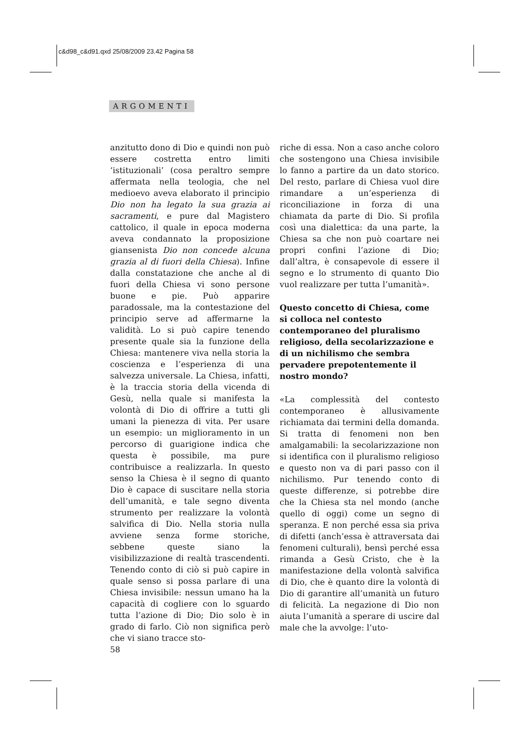c&d98_c&d91.qxd 25/08/2009 23.42 Pagina 58
ARGOMENTI
anzitutto dono di Dio e quindi non può essere costretta entro limiti ‘istituzionali’ (cosa peraltro sempre affermata nella teologia, che nel medioevo aveva elaborato il principio Dio non ha legato la sua grazia ai sacramenti, e pure dal Magistero cattolico, il quale in epoca moderna aveva condannato la proposizione giansenista Dio non concede alcuna grazia al di fuori della Chiesa). Infine dalla constatazione che anche al di fuori della Chiesa vi sono persone buone e pie. Può apparire paradossale, ma la contestazione del principio serve ad affermarne la validità. Lo si può capire tenendo presente quale sia la funzione della Chiesa: mantenere viva nella storia la coscienza e l’esperienza di una salvezza universale. La Chiesa, infatti, è la traccia storia della vicenda di Gesù, nella quale si manifesta la volontà di Dio di offrire a tutti gli umani la pienezza di vita. Per usare un esempio: un miglioramento in un percorso di guarigione indica che questa è possibile, ma pure contribuisce a realizzarla. In questo senso la Chiesa è il segno di quanto Dio è capace di suscitare nella storia dell’umanità, e tale segno diventa strumento per realizzare la volontà salvifica di Dio. Nella storia nulla avviene senza forme storiche, sebbene queste siano la visibilizzazione di realtà trascendenti. Tenendo conto di ciò si può capire in quale senso si possa parlare di una Chiesa invisibile: nessun umano ha la capacità di cogliere con lo sguardo tutta l’azione di Dio; Dio solo è in grado di farlo. Ciò non significa però che vi siano tracce sto-
riche di essa. Non a caso anche coloro che sostengono una Chiesa invisibile lo fanno a partire da un dato storico. Del resto, parlare di Chiesa vuol dire rimandare a un’esperienza di riconciliazione in forza di una chiamata da parte di Dio. Si profila così una dialettica: da una parte, la Chiesa sa che non può coartare nei propri confini l’azione di Dio; dall’altra, è consapevole di essere il segno e lo strumento di quanto Dio vuol realizzare per tutta l’umanità».
Questo concetto di Chiesa, come si colloca nel contesto contemporaneo del pluralismo religioso, della secolarizzazione e di un nichilismo che sembra pervadere prepotentemente il nostro mondo?
«La complessità del contesto contemporaneo è allusivamente richiamata dai termini della domanda. Si tratta di fenomeni non ben amalgamabili: la secolarizzazione non si identifica con il pluralismo religioso e questo non va di pari passo con il nichilismo. Pur tenendo conto di queste differenze, si potrebbe dire che la Chiesa sta nel mondo (anche quello di oggi) come un segno di speranza. E non perché essa sia priva di difetti (anch’essa è attraversata dai fenomeni culturali), bensì perché essa rimanda a Gesù Cristo, che è la manifestazione della volontà salvifica di Dio, che è quanto dire la volontà di Dio di garantire all’umanità un futuro di felicità. La negazione di Dio non aiuta l’umanità a sperare di uscire dal male che la avvolge: l’uto-
58